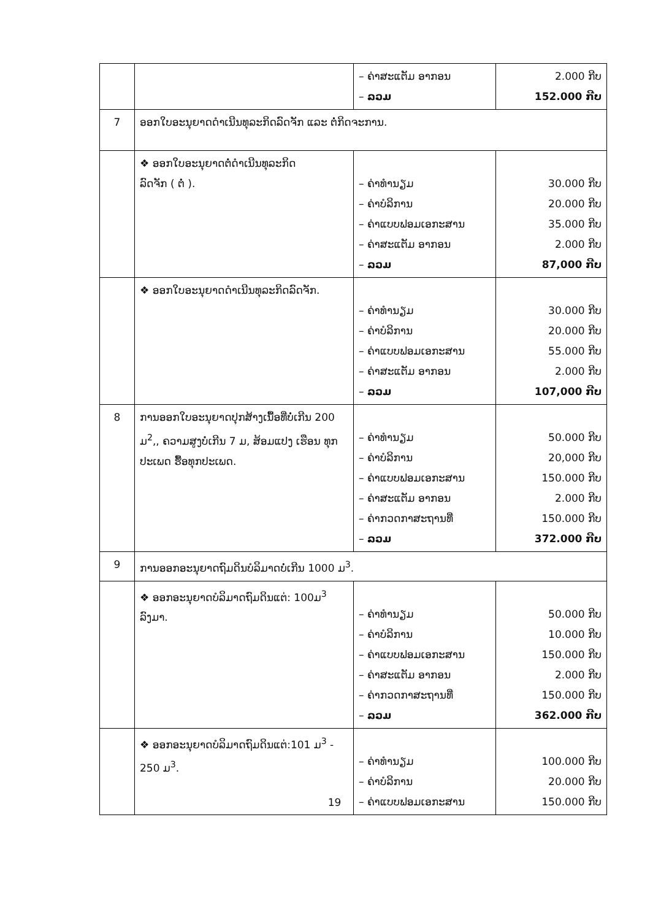| | | – ຄ່າສະແຕັມ ອາກອນ – ລວມ | 2.000 ກີບ 152.000 ກີບ |
| 7 | ອອກໃບອະນຸຍາດດຳເນີນທຸລະກິດລົດຈັກ ແລະ ຕໍ່ກິດຈະການ. | | |
| | ❖ ອອກໃບອະນຸຍາດຕໍ່ດຳເນີນທຸລະກິດ ລົດຈັກ ( ຕໍ່ ). | – ຄ່າທຳນຽມ – ຄ່າບໍລິການ – ຄ່າແບບຟອມເອກະສານ – ຄ່າສະແຕັມ ອາກອນ – ລວມ | 30.000 ກີບ 20.000 ກີບ 35.000 ກີບ 2.000 ກີບ 87,000 ກີບ |
| | ❖ ອອກໃບອະນຸຍາດດຳເນີນທຸລະກິດລົດຈັກ. | – ຄ່າທຳນຽມ – ຄ່າບໍລິການ – ຄ່າແບບຟອມເອກະສານ – ຄ່າສະແຕັມ ອາກອນ – ລວມ | 30.000 ກີບ 20.000 ກີບ 55.000 ກີບ 2.000 ກີບ 107,000 ກີບ |
| 8 | ການອອກໃບອະນຸຍາດປຸກສ້າງເນື້ອທີ່ບໍ່ເກີນ 200 ມ<sup>2</sup>,, ຄວາມສູງບໍ່ເກີນ 7 ມ, ສ້ອມແປງ ເຮືອນ ທຸກປະເພດ ຮື້ອທຸກປະເພດ. | – ຄ່າທຳນຽມ – ຄ່າບໍລິການ – ຄ່າແບບຟອມເອກະສານ – ຄ່າສະແຕັມ ອາກອນ – ຄ່າກວດກາສະຖານທີ່ – ລວມ | 50.000 ກີບ 20,000 ກີບ 150.000 ກີບ 2.000 ກີບ 150.000 ກີບ 372.000 ກີບ |
| 9 | ການອອກອະນຸຍາດຖົມດິນບໍລິມາດບໍ່ເກີນ 1000 ມ<sup>3</sup>. | | |
| | ❖ ອອກອະນຸຍາດບໍລິມາດຖົມດິນແຕ່: 100ມ<sup>3</sup> ລົງມາ. | – ຄ່າທຳນຽມ – ຄ່າບໍລິການ – ຄ່າແບບຟອມເອກະສານ – ຄ່າສະແຕັມ ອາກອນ – ຄ່າກວດກາສະຖານທີ່ – ລວມ | 50.000 ກີບ 10.000 ກີບ 150.000 ກີບ 2.000 ກີບ 150.000 ກີບ 362.000 ກີບ |
| | ❖ ອອກອະນຸຍາດບໍລິມາດຖົມດິນແຕ່:101 ມ<sup>3</sup> - 250 ມ<sup>3</sup>. | – ຄ່າທຳນຽມ – ຄ່າບໍລິການ – ຄ່າແບບຟອມເອກະສານ | 100.000 ກີບ 20.000 ກີບ 150.000 ກີບ |
19